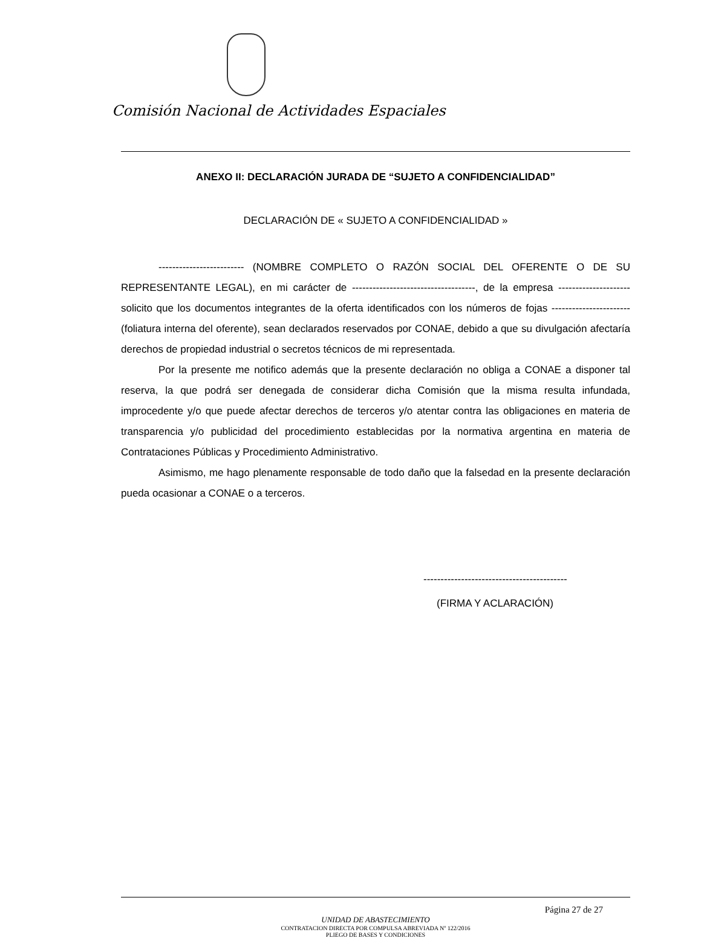Comisión Nacional de Actividades Espaciales
ANEXO II: DECLARACIÓN JURADA DE “SUJETO A CONFIDENCIALIDAD”
DECLARACIÓN DE « SUJETO A CONFIDENCIALIDAD »
------------------------- (NOMBRE COMPLETO O RAZÓN SOCIAL DEL OFERENTE O DE SU REPRESENTANTE LEGAL), en mi carácter de ------------------------------------, de la empresa --------------------- solicito que los documentos integrantes de la oferta identificados con los números de fojas -----------------------(foliatura interna del oferente), sean declarados reservados por CONAE, debido a que su divulgación afectaría derechos de propiedad industrial o secretos técnicos de mi representada.
Por la presente me notifico además que la presente declaración no obliga a CONAE a disponer tal reserva, la que podrá ser denegada de considerar dicha Comisión que la misma resulta infundada, improcedente y/o que puede afectar derechos de terceros y/o atentar contra las obligaciones en materia de transparencia y/o publicidad del procedimiento establecidas por la normativa argentina en materia de Contrataciones Públicas y Procedimiento Administrativo.
Asimismo, me hago plenamente responsable de todo daño que la falsedad en la presente declaración pueda ocasionar a CONAE o a terceros.
------------------------------------------
(FIRMA Y ACLARACIÓN)
Página 27 de 27
UNIDAD DE ABASTECIMIENTO
CONTRATACION DIRECTA POR COMPULSA ABREVIADA Nº 122/2016
PLIEGO DE BASES Y CONDICIONES